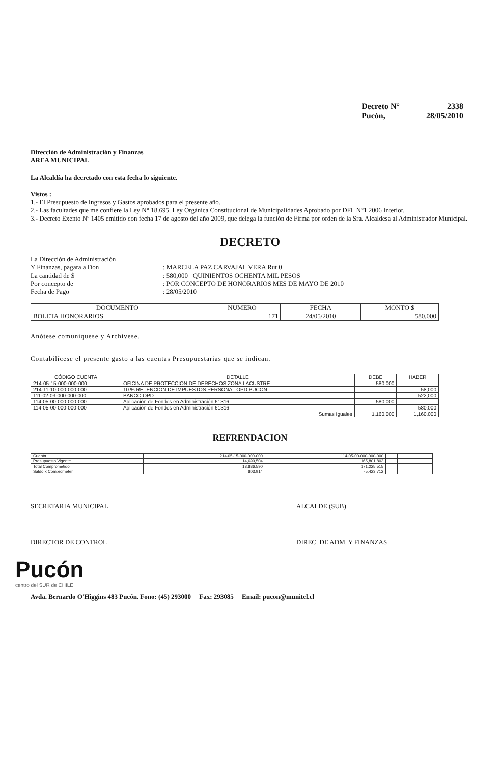Decreto N° 2338
Pucón, 28/05/2010
Dirección de Administración y Finanzas
AREA MUNICIPAL
La Alcaldía ha decretado con esta fecha lo siguiente.
Vistos :
1.- El Presupuesto de Ingresos y Gastos aprobados para el presente año.
2.- Las facultades que me confiere la Ley N° 18.695. Ley Orgánica Constitucional de Municipalidades Aprobado por DFL N°1 2006 Interior.
3.- Decreto Exento Nº 1405 emitido con fecha 17 de agosto del año 2009, que delega la función de Firma por orden de la Sra. Alcaldesa al Administrador Municipal.
DECRETO
La Dirección de Administración Y Finanzas, pagara a Don: MARCELA PAZ CARVAJAL VERA Rut 0 La cantidad de $: 580,000 QUINIENTOS OCHENTA MIL PESOS Por concepto de: POR CONCEPTO DE HONORARIOS MES DE MAYO DE 2010 Fecha de Pago: 28/05/2010
| DOCUMENTO | NUMERO | FECHA | MONTO $ |
| --- | --- | --- | --- |
| BOLETA HONORARIOS | 171 | 24/05/2010 | 580,000 |
Anótese comuníquese y Archívese.
Contabilícese el presente gasto a las cuentas Presupuestarias que se indican.
| CÓDIGO CUENTA | DETALLE | DEBE | HABER |
| --- | --- | --- | --- |
| 214-05-15-000-000-000 | OFICINA DE PROTECCION DE DERECHOS ZONA LACUSTRE | 580,000 | |
| 214-11-10-000-000-000 | 10 % RETENCION DE IMPUESTOS PERSONAL OPD PUCON | | 58,000 |
| 111-02-03-000-000-000 | BANCO OPD | | 522,000 |
| 114-05-00-000-000-000 | Aplicación de Fondos en Administración 61316 | 580,000 | |
| 114-05-00-000-000-000 | Aplicación de Fondos en Administración 61316 | | 580,000 |
| Sumas Iguales | | 1,160,000 | 1,160,000 |
REFRENDACION
| Cuenta | 214-05-15-000-000-000 | 114-05-00-000-000-000 | | | | |
| Presupuesto Vigente | 14,690,504 | 165,801,803 | | | | |
| Total Comprometido | 13,886,590 | 171,225,515 | | | | |
| Saldo x Comprometer | 803,914 | -5,423,712 | | | | |
SECRETARIA MUNICIPAL ALCALDE (SUB)
DIRECTOR DE CONTROL DIREC. DE ADM. Y FINANZAS
Pucón
centro del SUR de CHILE
Avda. Bernardo O'Higgins 483 Pucón. Fono: (45) 293000 Fax: 293085 Email: pucon@munitel.cl